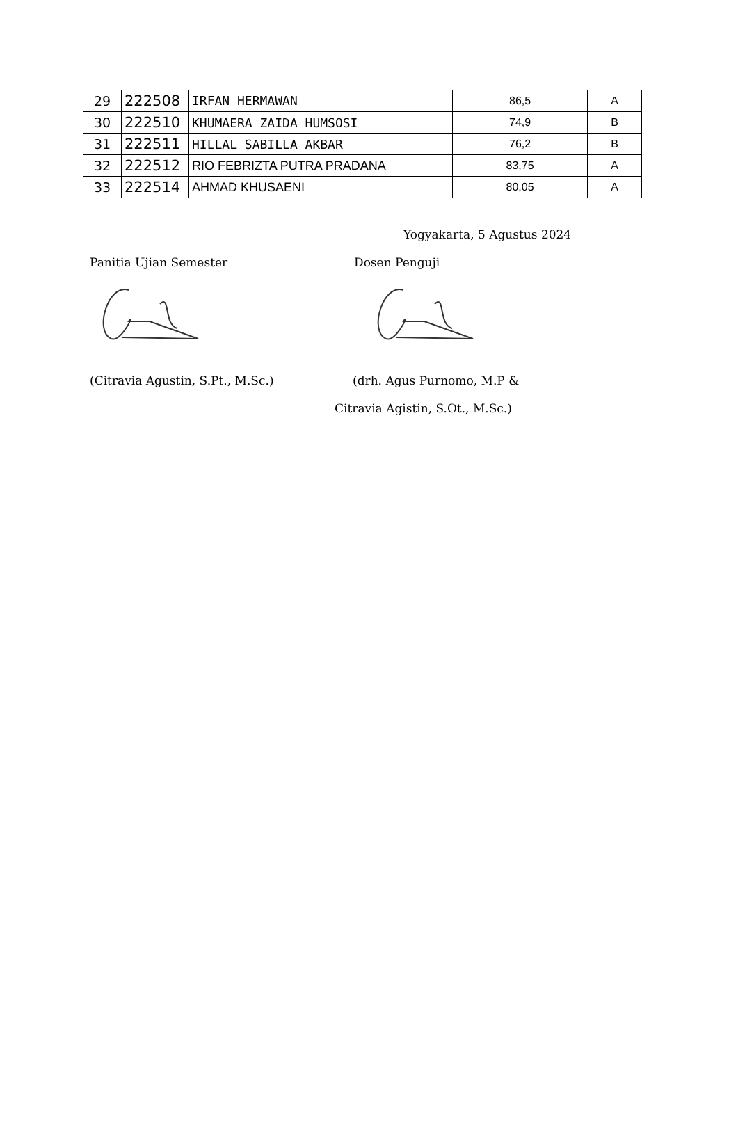| 29 | 222508 | IRFAN HERMAWAN | 86,5 | A |
| 30 | 222510 | KHUMAERA ZAIDA HUMSOSI | 74,9 | B |
| 31 | 222511 | HILLAL SABILLA AKBAR | 76,2 | B |
| 32 | 222512 | RIO FEBRIZTA PUTRA PRADANA | 83,75 | A |
| 33 | 222514 | AHMAD KHUSAENI | 80,05 | A |
Yogyakarta, 5 Agustus 2024
Panitia Ujian Semester Dosen Penguji
(Citravia Agustin, S.Pt., M.Sc.) (drh. Agus Purnomo, M.P &
Citravia Agistin, S.Ot., M.Sc.)